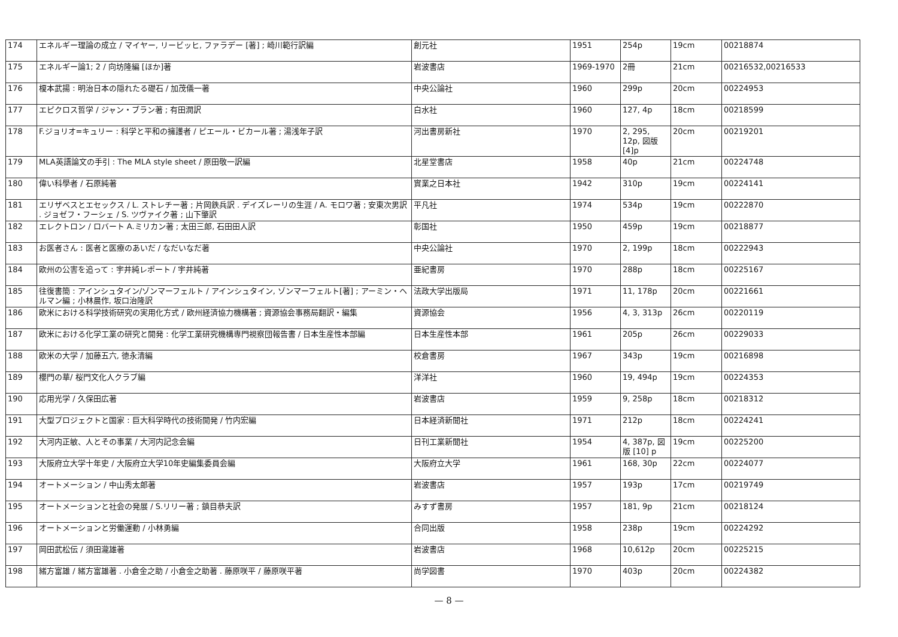| 174 | エネルギー理論の成立 / マイヤー, リービッヒ, ファラデー [著] ; 崎川範行訳編 | 創元社 | 1951 | 254p | 19cm | 00218874 |
| 175 | エネルギー論1; 2 / 向坊隆編 [ほか]著 | 岩波書店 | 1969-1970 | 2冊 | 21cm | 00216532,00216533 |
| 176 | 榎本武揚 : 明治日本の隠れたる礎石 / 加茂儀一著 | 中央公論社 | 1960 | 299p | 20cm | 00224953 |
| 177 | エピクロス哲学 / ジャン・ブラン著 ; 有田潤訳 | 白水社 | 1960 | 127, 4p | 18cm | 00218599 |
| 178 | F.ジョリオ=キュリー : 科学と平和の擁護者 / ピエール・ビカール著 ; 湯浅年子訳 | 河出書房新社 | 1970 | 2, 295, 12p, 図版[4]p | 20cm | 00219201 |
| 179 | MLA英語論文の手引 : The MLA style sheet / 原田敬一訳編 | 北星堂書店 | 1958 | 40p | 21cm | 00224748 |
| 180 | 偉い科學者 / 石原純著 | 實業之日本社 | 1942 | 310p | 19cm | 00224141 |
| 181 | エリザベスとエセックス / L. ストレチー著 ; 片岡鉄兵訳 . デイズレーリの生涯 / A. モロワ著 ; 安東次男訳 . ジョゼフ・フーシェ / S. ツヴァイク著 ; 山下肇訳 | 平凡社 | 1974 | 534p | 19cm | 00222870 |
| 182 | エレクトロン / ロバート A.ミリカン著 ; 太田三郎, 石田田人訳 | 彰国社 | 1950 | 459p | 19cm | 00218877 |
| 183 | お医者さん : 医者と医療のあいだ / なだいなだ著 | 中央公論社 | 1970 | 2, 199p | 18cm | 00222943 |
| 184 | 欧州の公害を追って : 宇井純レポート / 宇井純著 | 亜紀書房 | 1970 | 288p | 18cm | 00225167 |
| 185 | 往復書簡 : アインシュタイン/ゾンマーフェルト / アインシュタイン, ゾンマーフェルト[著] ; アーミン・ヘルマン編 ; 小林晨作, 坂口治隆訳 | 法政大学出版局 | 1971 | 11, 178p | 20cm | 00221661 |
| 186 | 欧米における科学技術研究の実用化方式 / 欧州経済協力機構著 ; 資源協会事務局翻訳・編集 | 資源協会 | 1956 | 4, 3, 313p | 26cm | 00220119 |
| 187 | 欧米における化学工業の研究と開発 : 化学工業研究機構専門視察団報告書 / 日本生産性本部編 | 日本生産性本部 | 1961 | 205p | 26cm | 00229033 |
| 188 | 欧米の大学 / 加藤五六, 徳永清編 | 校倉書房 | 1967 | 343p | 19cm | 00216898 |
| 189 | 櫻門の華/ 桜門文化人クラブ編 | 洋洋社 | 1960 | 19, 494p | 19cm | 00224353 |
| 190 | 応用光学 / 久保田広著 | 岩波書店 | 1959 | 9, 258p | 18cm | 00218312 |
| 191 | 大型プロジェクトと国家 : 巨大科学時代の技術開発 / 竹内宏編 | 日本経済新聞社 | 1971 | 212p | 18cm | 00224241 |
| 192 | 大河内正敏、人とその事業 / 大河内記念会編 | 日刊工業新聞社 | 1954 | 4, 387p, 図版 [10] p | 19cm | 00225200 |
| 193 | 大阪府立大学十年史 / 大阪府立大学10年史編集委員会編 | 大阪府立大学 | 1961 | 168, 30p | 22cm | 00224077 |
| 194 | オートメーション / 中山秀太郎著 | 岩波書店 | 1957 | 193p | 17cm | 00219749 |
| 195 | オートメーションと社会の発展 / S.リリー著 ; 鎮目恭夫訳 | みすず書房 | 1957 | 181, 9p | 21cm | 00218124 |
| 196 | オートメーションと労働運動 / 小林勇編 | 合同出版 | 1958 | 238p | 19cm | 00224292 |
| 197 | 岡田武松伝 / 須田瀧雄著 | 岩波書店 | 1968 | 10,612p | 20cm | 00225215 |
| 198 | 緒方富雄 / 緒方富雄著 . 小倉金之助 / 小倉金之助著 . 藤原咲平 / 藤原咲平著 | 尚学図書 | 1970 | 403p | 20cm | 00224382 |
— 8 —